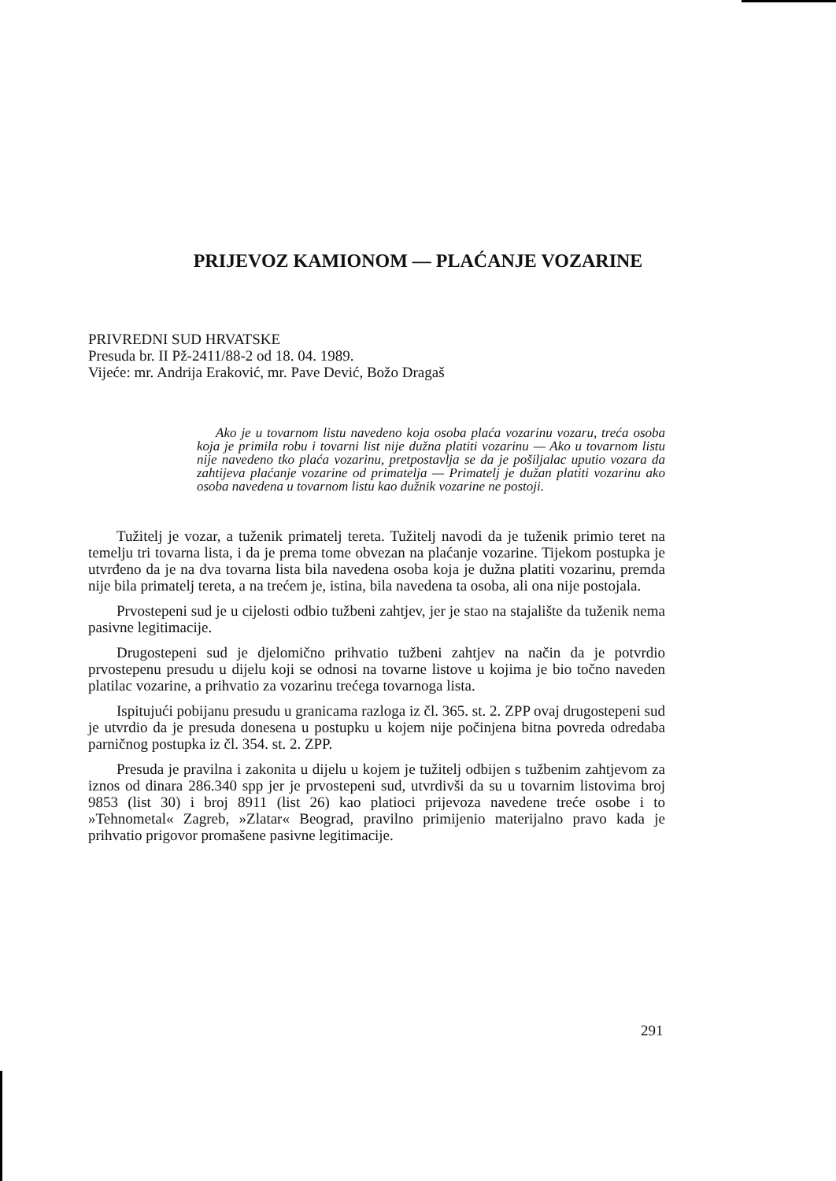PRIJEVOZ KAMIONOM — PLAĆANJE VOZARINE
PRIVREDNI SUD HRVATSKE
Presuda br. II Pž-2411/88-2 od 18. 04. 1989.
Vijeće: mr. Andrija Eraković, mr. Pave Dević, Božo Dragaš
Ako je u tovarnom listu navedeno koja osoba plaća vozarinu vozaru, treća osoba koja je primila robu i tovarni list nije dužna platiti vozarinu — Ako u tovarnom listu nije navedeno tko plaća vozarinu, pretpostavlja se da je pošiljalac uputio vozara da zahtijeva plaćanje vozarine od primatelja — Primatelj je dužan platiti vozarinu ako osoba navedena u tovarnom listu kao dužnik vozarine ne postoji.
Tužitelj je vozar, a tuženik primatelj tereta. Tužitelj navodi da je tuženik primio teret na temelju tri tovarna lista, i da je prema tome obvezan na plaćanje vozarine. Tijekom postupka je utvrđeno da je na dva tovarna lista bila navedena osoba koja je dužna platiti vozarinu, premda nije bila primatelj tereta, a na trećem je, istina, bila navedena ta osoba, ali ona nije postojala.
Prvostepeni sud je u cijelosti odbio tužbeni zahtjev, jer je stao na stajalište da tuženik nema pasivne legitimacije.
Drugostepeni sud je djelomično prihvatio tužbeni zahtjev na način da je potvrdio prvostepenu presudu u dijelu koji se odnosi na tovarne listove u kojima je bio točno naveden platilac vozarine, a prihvatio za vozarinu trećega tovarnoga lista.
Ispitujući pobijanu presudu u granicama razloga iz čl. 365. st. 2. ZPP ovaj drugostepeni sud je utvrdio da je presuda donesena u postupku u kojem nije počinjena bitna povreda odredaba parničnog postupka iz čl. 354. st. 2. ZPP.
Presuda je pravilna i zakonita u dijelu u kojem je tužitelj odbijen s tužbenim zahtjevom za iznos od dinara 286.340 spp jer je prvostepeni sud, utvrdivši da su u tovarnim listovima broj 9853 (list 30) i broj 8911 (list 26) kao platioci prijevoza navedene treće osobe i to »Tehnometal« Zagreb, »Zlatar« Beograd, pravilno primijenio materijalno pravo kada je prihvatio prigovor promašene pasivne legitimacije.
291